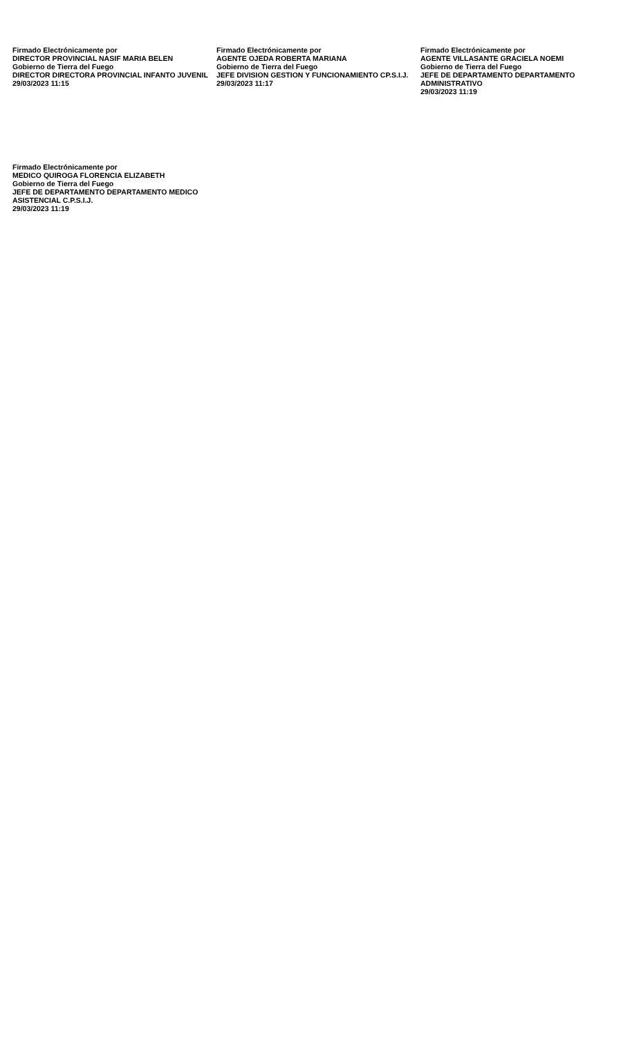Firmado Electrónicamente por
DIRECTOR PROVINCIAL NASIF MARIA BELEN
Gobierno de Tierra del Fuego
DIRECTOR DIRECTORA PROVINCIAL INFANTO JUVENIL
29/03/2023 11:15
Firmado Electrónicamente por
AGENTE OJEDA ROBERTA MARIANA
Gobierno de Tierra del Fuego
JEFE DIVISION GESTION Y FUNCIONAMIENTO CP.S.I.J.
29/03/2023 11:17
Firmado Electrónicamente por
AGENTE VILLASANTE GRACIELA NOEMI
Gobierno de Tierra del Fuego
JEFE DE DEPARTAMENTO DEPARTAMENTO ADMINISTRATIVO
29/03/2023 11:19
Firmado Electrónicamente por
MEDICO QUIROGA FLORENCIA ELIZABETH
Gobierno de Tierra del Fuego
JEFE DE DEPARTAMENTO DEPARTAMENTO MEDICO ASISTENCIAL C.P.S.I.J.
29/03/2023 11:19